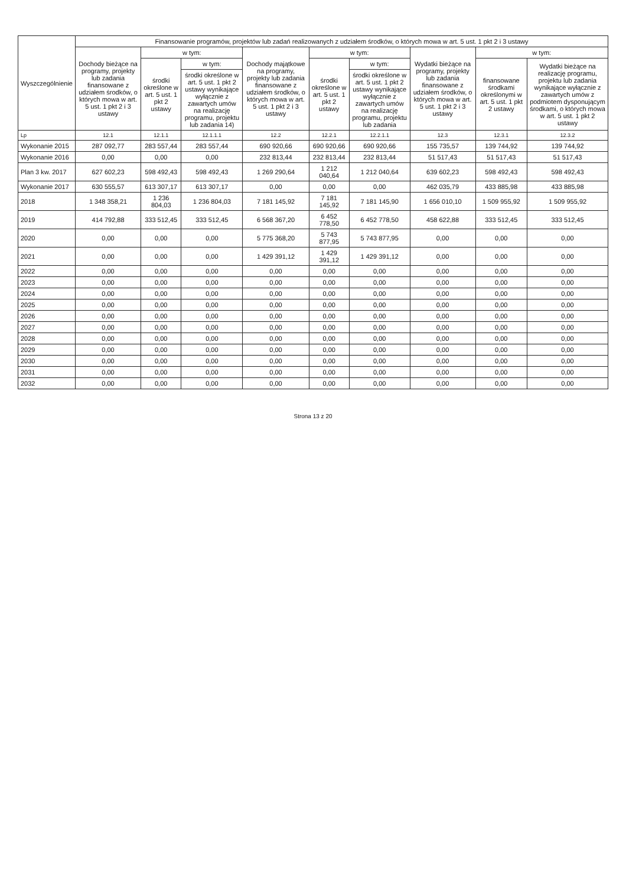| Wyszczególnienie | Finansowanie programów, projektów lub zadań realizowanych z udziałem środków, o których mowa w art. 5 ust. 1 pkt 2 i 3 ustawy | | | | | | | | |
| --- | --- | --- | --- | --- | --- | --- | --- | --- | --- |
| | Dochody bieżące na programy, projekty lub zadania finansowane z udziałem środków, o których mowa w art. 5 ust. 1 pkt 2 i 3 ustawy | w tym: | | Dochody majątkowe na programy, projekty lub zadania finansowane z udziałem środków, o których mowa w art. 5 ust. 1 pkt 2 i 3 ustawy | w tym: | | Wydatki bieżące na programy, projekty lub zadania finansowane z udziałem środków, o których mowa w art. 5 ust. 1 pkt 2 i 3 ustawy | w tym: | |
| | | środki określone w art. 5 ust. 1 pkt 2 ustawy | w tym: | | środki określone w art. 5 ust. 1 pkt 2 ustawy | w tym: | | finansowane środkami określonymi w art. 5 ust. 1 pkt 2 ustawy | Wydatki bieżące na realizację programu, projektu lub zadania wynikające wyłącznie z zawartych umów z podmiotem dysponującym środkami, o których mowa w art. 5 ust. 1 pkt 2 ustawy |
| | | | środki określone w art. 5 ust. 1 pkt 2 ustawy wynikające wyłącznie z zawartych umów na realizację programu, projektu lub zadania 14) | | | środki określone w art. 5 ust. 1 pkt 2 ustawy wynikające wyłącznie z zawartych umów na realizację programu, projektu lub zadania | | | |
| Lp | 12.1 | 12.1.1 | 12.1.1.1 | 12.2 | 12.2.1 | 12.2.1.1 | 12.3 | 12.3.1 | 12.3.2 |
| Wykonanie 2015 | 287 092,77 | 283 557,44 | 283 557,44 | 690 920,66 | 690 920,66 | 690 920,66 | 155 735,57 | 139 744,92 | 139 744,92 |
| Wykonanie 2016 | 0,00 | 0,00 | 0,00 | 232 813,44 | 232 813,44 | 232 813,44 | 51 517,43 | 51 517,43 | 51 517,43 |
| Plan 3 kw. 2017 | 627 602,23 | 598 492,43 | 598 492,43 | 1 269 290,64 | 1 212 040,64 | 1 212 040,64 | 639 602,23 | 598 492,43 | 598 492,43 |
| Wykonanie 2017 | 630 555,57 | 613 307,17 | 613 307,17 | 0,00 | 0,00 | 0,00 | 462 035,79 | 433 885,98 | 433 885,98 |
| 2018 | 1 348 358,21 | 1 236 804,03 | 1 236 804,03 | 7 181 145,92 | 7 181 145,92 | 7 181 145,90 | 1 656 010,10 | 1 509 955,92 | 1 509 955,92 |
| 2019 | 414 792,88 | 333 512,45 | 333 512,45 | 6 568 367,20 | 6 452 778,50 | 6 452 778,50 | 458 622,88 | 333 512,45 | 333 512,45 |
| 2020 | 0,00 | 0,00 | 0,00 | 5 775 368,20 | 5 743 877,95 | 5 743 877,95 | 0,00 | 0,00 | 0,00 |
| 2021 | 0,00 | 0,00 | 0,00 | 1 429 391,12 | 1 429 391,12 | 1 429 391,12 | 0,00 | 0,00 | 0,00 |
| 2022 | 0,00 | 0,00 | 0,00 | 0,00 | 0,00 | 0,00 | 0,00 | 0,00 | 0,00 |
| 2023 | 0,00 | 0,00 | 0,00 | 0,00 | 0,00 | 0,00 | 0,00 | 0,00 | 0,00 |
| 2024 | 0,00 | 0,00 | 0,00 | 0,00 | 0,00 | 0,00 | 0,00 | 0,00 | 0,00 |
| 2025 | 0,00 | 0,00 | 0,00 | 0,00 | 0,00 | 0,00 | 0,00 | 0,00 | 0,00 |
| 2026 | 0,00 | 0,00 | 0,00 | 0,00 | 0,00 | 0,00 | 0,00 | 0,00 | 0,00 |
| 2027 | 0,00 | 0,00 | 0,00 | 0,00 | 0,00 | 0,00 | 0,00 | 0,00 | 0,00 |
| 2028 | 0,00 | 0,00 | 0,00 | 0,00 | 0,00 | 0,00 | 0,00 | 0,00 | 0,00 |
| 2029 | 0,00 | 0,00 | 0,00 | 0,00 | 0,00 | 0,00 | 0,00 | 0,00 | 0,00 |
| 2030 | 0,00 | 0,00 | 0,00 | 0,00 | 0,00 | 0,00 | 0,00 | 0,00 | 0,00 |
| 2031 | 0,00 | 0,00 | 0,00 | 0,00 | 0,00 | 0,00 | 0,00 | 0,00 | 0,00 |
| 2032 | 0,00 | 0,00 | 0,00 | 0,00 | 0,00 | 0,00 | 0,00 | 0,00 | 0,00 |
Strona 13 z 20